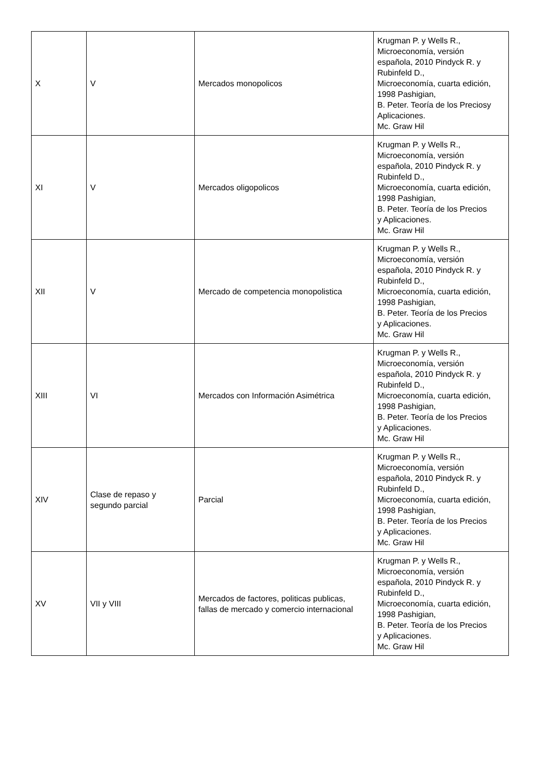| X | V | Mercados monopolicos | Krugman P. y Wells R., Microeconomía, versión española, 2010 Pindyck R. y Rubinfeld D., Microeconomía, cuarta edición, 1998 Pashigian, B. Peter. Teoría de los Preciosy Aplicaciones. Mc. Graw Hil |
| XI | V | Mercados oligopolicos | Krugman P. y Wells R., Microeconomía, versión española, 2010 Pindyck R. y Rubinfeld D., Microeconomía, cuarta edición, 1998 Pashigian, B. Peter. Teoría de los Precios y Aplicaciones. Mc. Graw Hil |
| XII | V | Mercado de competencia monopolistica | Krugman P. y Wells R., Microeconomía, versión española, 2010 Pindyck R. y Rubinfeld D., Microeconomía, cuarta edición, 1998 Pashigian, B. Peter. Teoría de los Precios y Aplicaciones. Mc. Graw Hil |
| XIII | VI | Mercados con Información Asimétrica | Krugman P. y Wells R., Microeconomía, versión española, 2010 Pindyck R. y Rubinfeld D., Microeconomía, cuarta edición, 1998 Pashigian, B. Peter. Teoría de los Precios y Aplicaciones. Mc. Graw Hil |
| XIV | Clase de repaso y segundo parcial | Parcial | Krugman P. y Wells R., Microeconomía, versión española, 2010 Pindyck R. y Rubinfeld D., Microeconomía, cuarta edición, 1998 Pashigian, B. Peter. Teoría de los Precios y Aplicaciones. Mc. Graw Hil |
| XV | VII y VIII | Mercados de factores, politicas publicas, fallas de mercado y comercio internacional | Krugman P. y Wells R., Microeconomía, versión española, 2010 Pindyck R. y Rubinfeld D., Microeconomía, cuarta edición, 1998 Pashigian, B. Peter. Teoría de los Precios y Aplicaciones. Mc. Graw Hil |